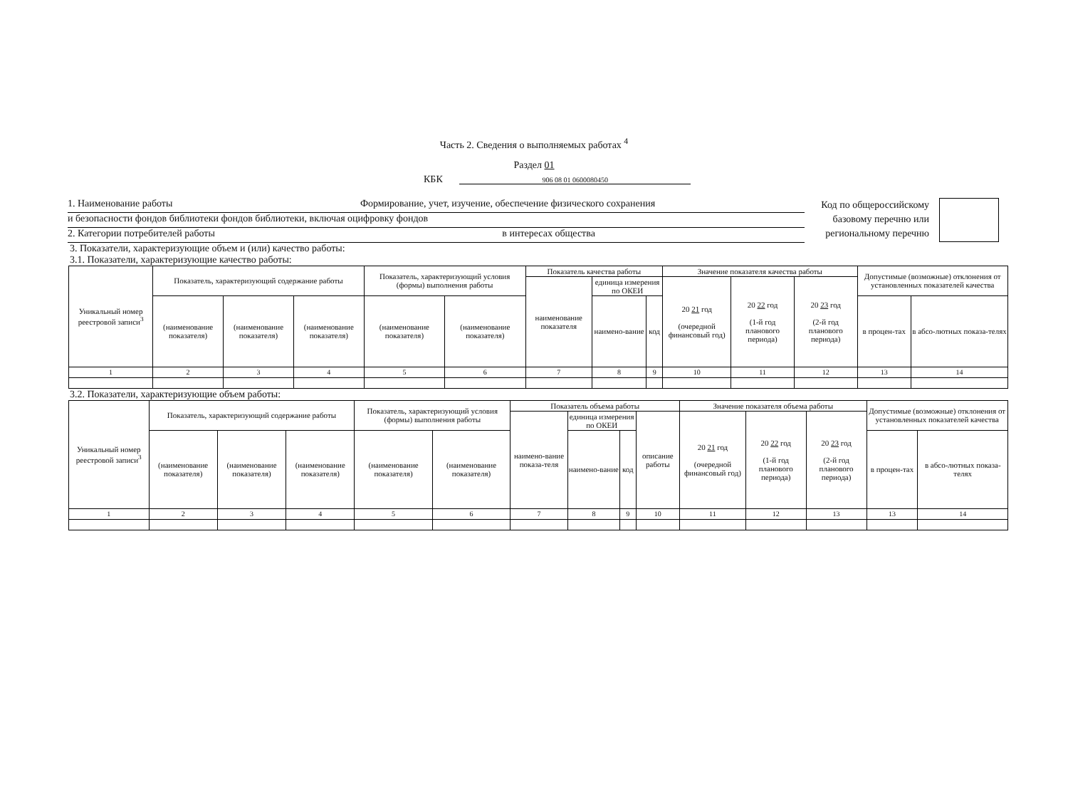Часть 2. Сведения о выполняемых работах <sup>4</sup>
Раздел 01
КБК 906 08 01 0600080450
1. Наименование работы Формирование, учет, изучение, обеспечение физического сохранения
и безопасности фондов библиотеки фондов библиотеки, включая оцифровку фондов
2. Категории потребителей работы в интересах общества
Код по общероссийскому базовому перечню или региональному перечню
3. Показатели, характеризующие объем и (или) качество работы:
3.1. Показатели, характеризующие качество работы:
| Уникальный номер реестровой записи<sup>3</sup> | Показатель, характеризующий содержание работы | | | Показатель, характеризующий условия (формы) выполнения работы | | Показатель качества работы | | | Значение показателя качества работы | | | Допустимые (возможные) отклонения от установленных показателей качества | |
| --- | --- | --- | --- | --- | --- | --- | --- | --- | --- | --- | --- | --- | --- |
| | | | | | | наименование показателя | единица измерения по ОКЕИ | | 20 21 год (очередной финансовый год) | 20 22 год (1-й год планового периода) | 20 23 год (2-й год планового периода) | | |
| | (наименование показателя) | (наименование показателя) | (наименование показателя) | (наименование показателя) | (наименование показателя) | | наимено-вание | код | | | | в процен-тах | в абсо-лютных показа-телях |
| 1 | 2 | 3 | 4 | 5 | 6 | 7 | 8 | 9 | 10 | 11 | 12 | 13 | 14 |
3.2. Показатели, характеризующие объем работы:
| Уникальный номер реестровой записи<sup>3</sup> | Показатель, характеризующий содержание работы | | | Показатель, характеризующий условия (формы) выполнения работы | | Показатель объема работы | | | | Значение показателя объема работы | | | Допустимые (возможные) отклонения от установленных показателей качества | |
| --- | --- | --- | --- | --- | --- | --- | --- | --- | --- | --- | --- | --- | --- | --- |
| | | | | | | наимено-вание показа-теля | единица измерения по ОКЕИ | | описание работы | 20 21 год (очередной финансовый год) | 20 22 год (1-й год планового периода) | 20 23 год (2-й год планового периода) | | |
| | (наименование показателя) | (наименование показателя) | (наименование показателя) | (наименование показателя) | (наименование показателя) | | наимено-вание | код | | | | | в процен-тах | в абсо-лютных показа-телях |
| 1 | 2 | 3 | 4 | 5 | 6 | 7 | 8 | 9 | 10 | 11 | 12 | 13 | 13 | 14 |